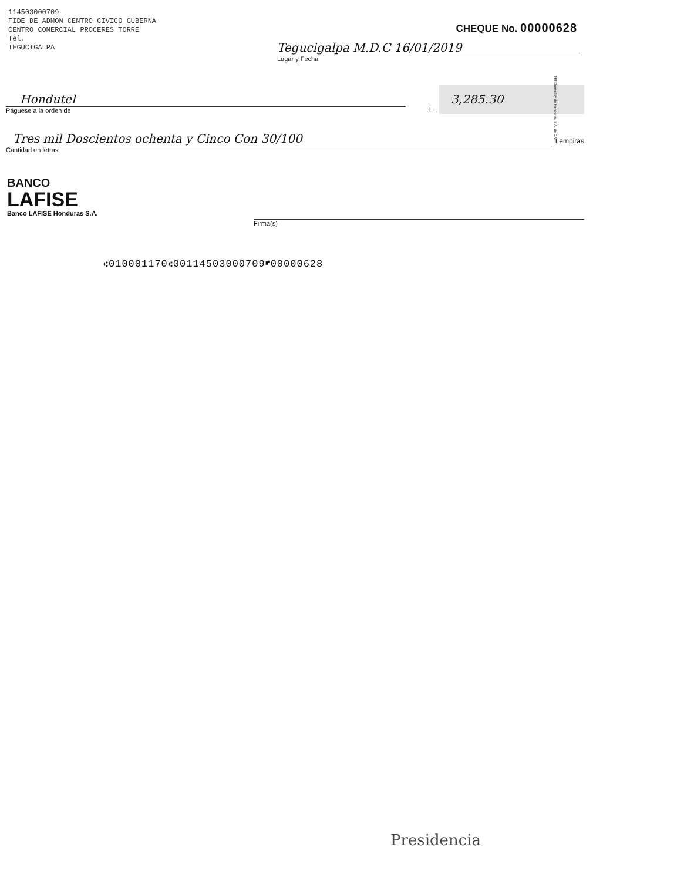114503000709
FIDE DE ADMON CENTRO CIVICO GUBERNA
CENTRO COMERCIAL PROCERES TORRE
Tel.
TEGUCIGALPA
CHEQUE No. 00000628
Tegucigalpa M.D.C 16/01/2019
Lugar y Fecha
Hondutel
Páguese a la orden de
L
3,285.30
Tres mil Doscientos ochenta y Cinco Con 30/100
Cantidad en letras
Lempiras
BANCO
LAFISE
Banco LAFISE Honduras S.A.
Firma(s)
⑆010001170⑆00114503000709⑈00000628
RR Donnelley de Honduras, S.A. de C.V.
Presidencia